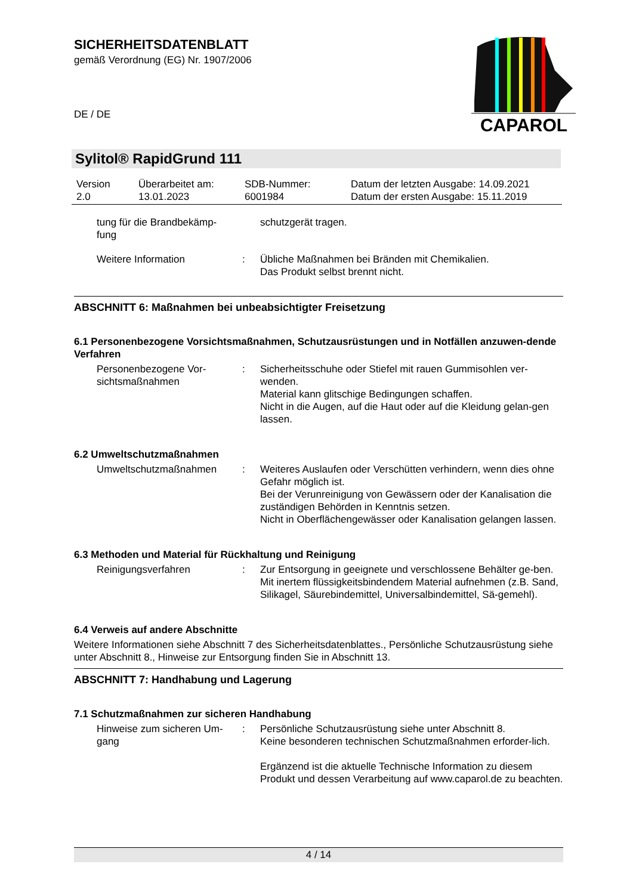SICHERHEITSDATENBLATT
gemäß Verordnung (EG) Nr. 1907/2006
DE / DE
CAPAROL
Sylitol® RapidGrund 111
| Version 2.0 | Überarbeitet am: 13.01.2023 | SDB-Nummer: 6001984 | Datum der letzten Ausgabe: 14.09.2021 Datum der ersten Ausgabe: 15.11.2019 |
| tung für die Brandbekämp- fung | | schutzgerät tragen. |
| Weitere Information | : | Übliche Maßnahmen bei Bränden mit Chemikalien. Das Produkt selbst brennt nicht. |
ABSCHNITT 6: Maßnahmen bei unbeabsichtigter Freisetzung
6.1 Personenbezogene Vorsichtsmaßnahmen, Schutzausrüstungen und in Notfällen anzuwen-dende Verfahren
| Personenbezogene Vor- sichtsmaßnahmen | : | Sicherheitsschuhe oder Stiefel mit rauen Gummisohlen ver-wenden. Material kann glitschige Bedingungen schaffen. Nicht in die Augen, auf die Haut oder auf die Kleidung gelan-gen lassen. |
6.2 Umweltschutzmaßnahmen
| Umweltschutzmaßnahmen | : | Weiteres Auslaufen oder Verschütten verhindern, wenn dies ohne Gefahr möglich ist. Bei der Verunreinigung von Gewässern oder der Kanalisation die zuständigen Behörden in Kenntnis setzen. Nicht in Oberflächengewässer oder Kanalisation gelangen lassen. |
6.3 Methoden und Material für Rückhaltung und Reinigung
| Reinigungsverfahren | : | Zur Entsorgung in geeignete und verschlossene Behälter ge-ben. Mit inertem flüssigkeitsbindendem Material aufnehmen (z.B. Sand, Silikagel, Säurebindemittel, Universalbindemittel, Sä-gemehl). |
6.4 Verweis auf andere Abschnitte
Weitere Informationen siehe Abschnitt 7 des Sicherheitsdatenblattes., Persönliche Schutzausrüstung siehe unter Abschnitt 8., Hinweise zur Entsorgung finden Sie in Abschnitt 13.
ABSCHNITT 7: Handhabung und Lagerung
7.1 Schutzmaßnahmen zur sicheren Handhabung
| Hinweise zum sicheren Um- gang | : | Persönliche Schutzausrüstung siehe unter Abschnitt 8. Keine besonderen technischen Schutzmaßnahmen erforder-lich. Ergänzend ist die aktuelle Technische Information zu diesem Produkt und dessen Verarbeitung auf www.caparol.de zu beachten. |
4 / 14